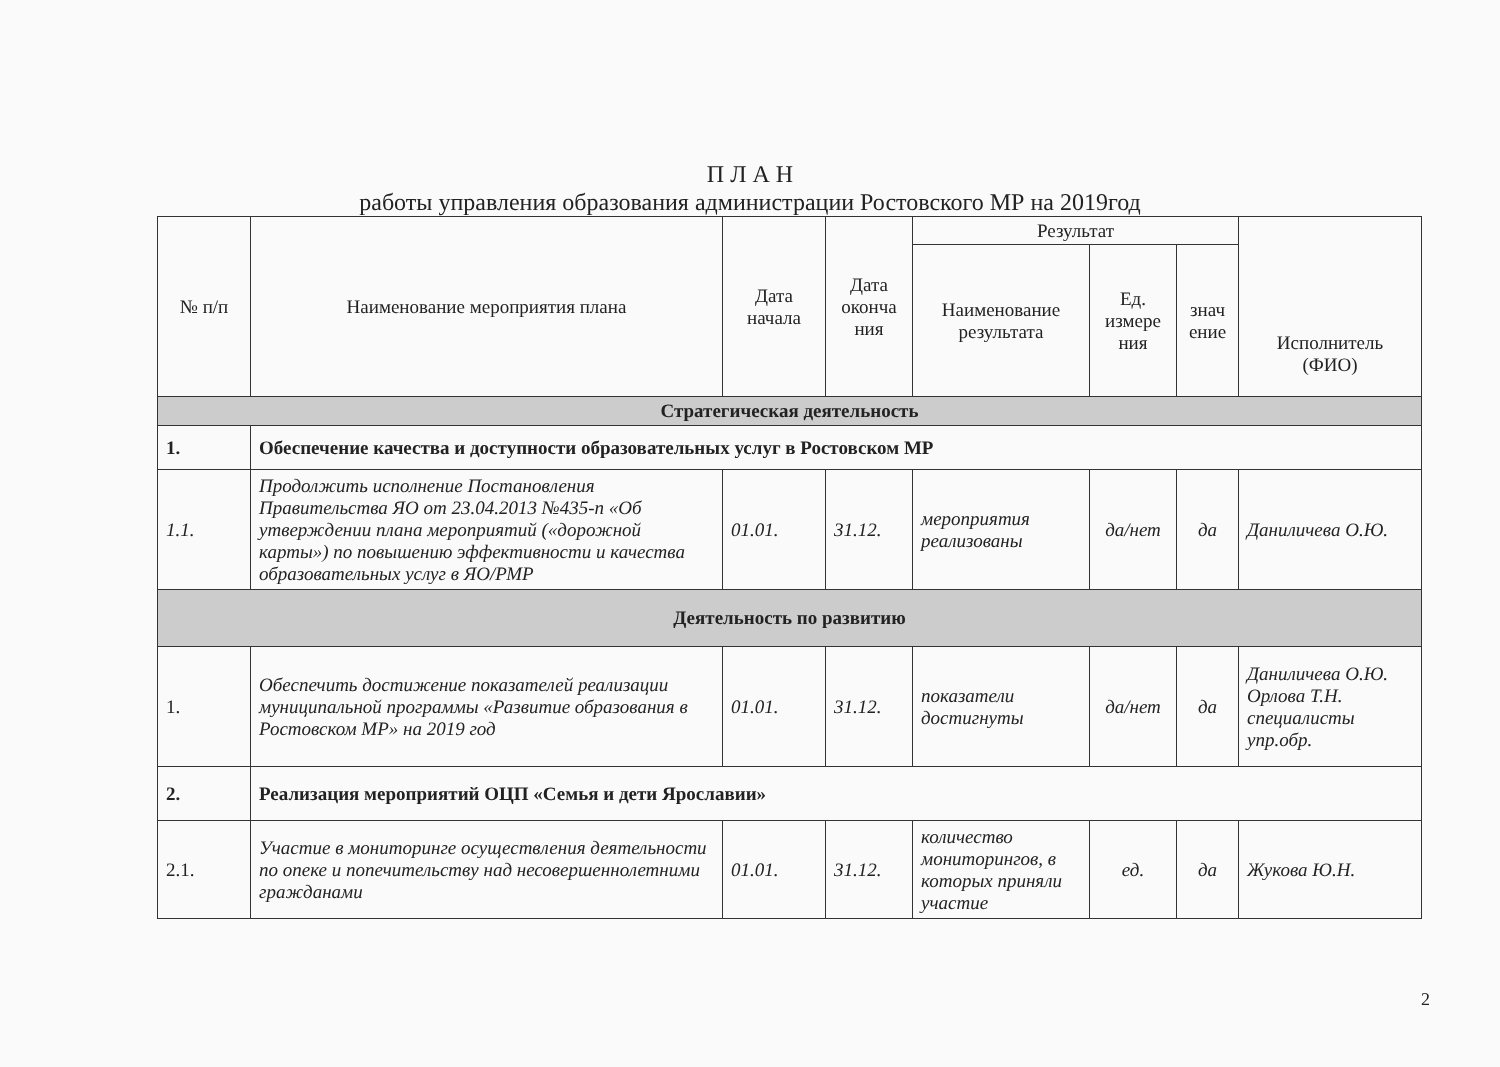П Л А Н
работы управления образования администрации Ростовского МР на 2019год
| № п/п | Наименование мероприятия плана | Дата начала | Дата оконча ния | Результат | | | Исполнитель (ФИО) |
| --- | --- | --- | --- | --- | --- | --- | --- |
| | | | | Наименование результата | Ед. измере ния | знач ение | |
| Стратегическая деятельность | | | | | | | |
| 1. | Обеспечение качества и доступности образовательных услуг в Ростовском МР | | | | | | |
| 1.1. | Продолжить исполнение Постановления Правительства ЯО от 23.04.2013 №435-п «Об утверждении плана мероприятий («дорожной карты») по повышению эффективности и качества образовательных услуг в ЯО/РМР | 01.01. | 31.12. | мероприятия реализованы | да/нет | да | Даниличева О.Ю. |
| Деятельность по развитию | | | | | | | |
| 1. | Обеспечить достижение показателей реализации муниципальной программы «Развитие образования в Ростовском МР» на 2019 год | 01.01. | 31.12. | показатели достигнуты | да/нет | да | Даниличева О.Ю. Орлова Т.Н. специалисты упр.обр. |
| 2. | Реализация мероприятий ОЦП «Семья и дети Ярославии» | | | | | | |
| 2.1. | Участие в мониторинге осуществления деятельности по опеке и попечительству над несовершеннолетними гражданами | 01.01. | 31.12. | количество мониторингов, в которых приняли участие | ед. | да | Жукова Ю.Н. |
2